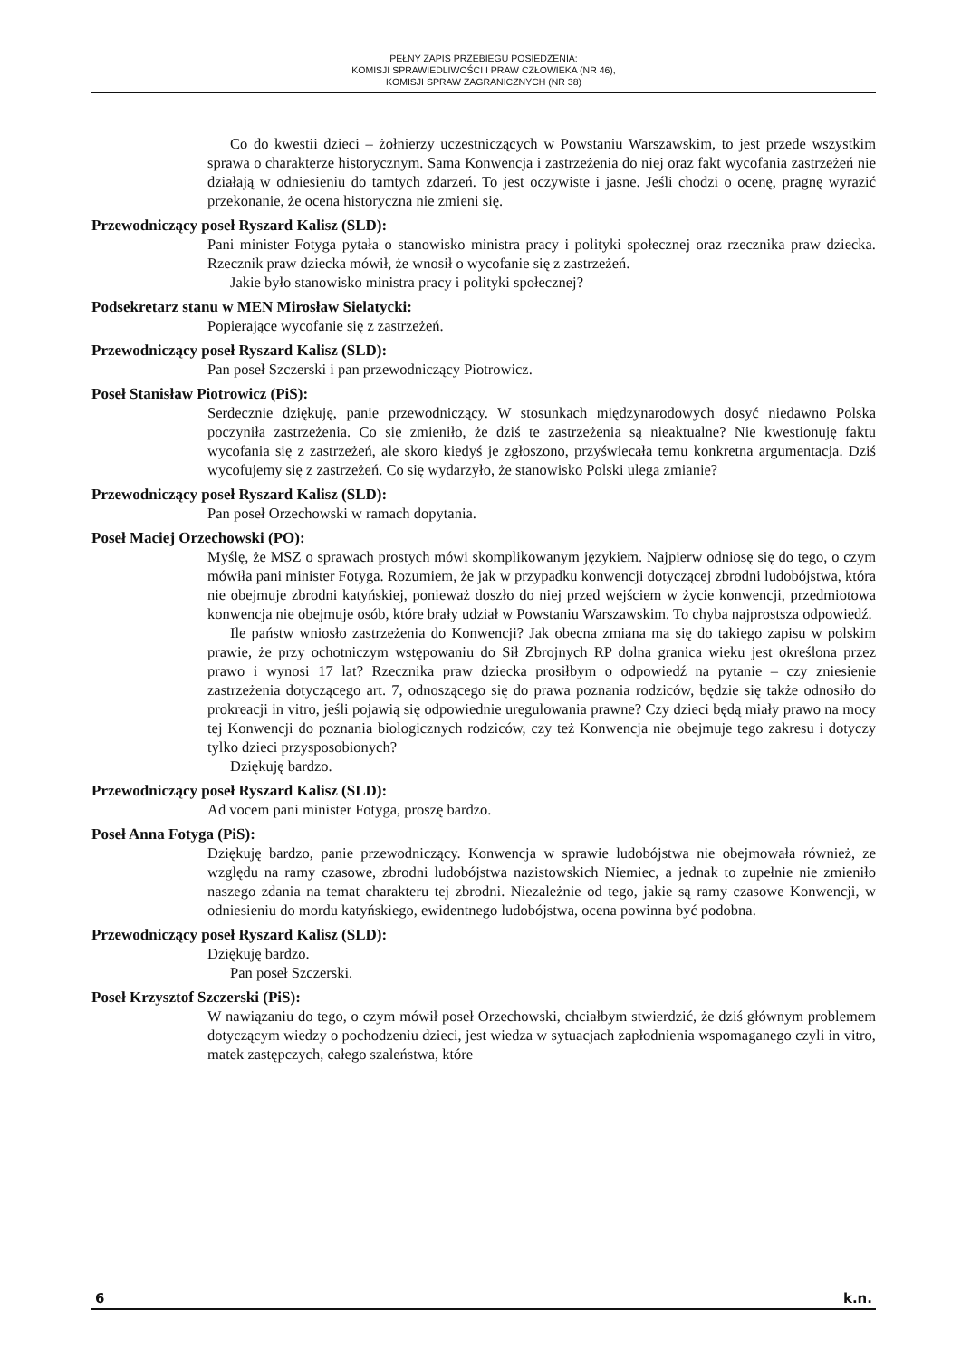PEŁNY ZAPIS PRZEBIEGU POSIEDZENIA:
KOMISJI SPRAWIEDLIWOŚCI I PRAW CZŁOWIEKA (NR 46),
KOMISJI SPRAW ZAGRANICZNYCH (NR 38)
Co do kwestii dzieci – żołnierzy uczestniczących w Powstaniu Warszawskim, to jest przede wszystkim sprawa o charakterze historycznym. Sama Konwencja i zastrzeżenia do niej oraz fakt wycofania zastrzeżeń nie działają w odniesieniu do tamtych zdarzeń. To jest oczywiste i jasne. Jeśli chodzi o ocenę, pragnę wyrazić przekonanie, że ocena historyczna nie zmieni się.
Przewodniczący poseł Ryszard Kalisz (SLD):
Pani minister Fotyga pytała o stanowisko ministra pracy i polityki społecznej oraz rzecznika praw dziecka. Rzecznik praw dziecka mówił, że wnosił o wycofanie się z zastrzeżeń.
Jakie było stanowisko ministra pracy i polityki społecznej?
Podsekretarz stanu w MEN Mirosław Sielatycki:
Popierające wycofanie się z zastrzeżeń.
Przewodniczący poseł Ryszard Kalisz (SLD):
Pan poseł Szczerski i pan przewodniczący Piotrowicz.
Poseł Stanisław Piotrowicz (PiS):
Serdecznie dziękuję, panie przewodniczący. W stosunkach międzynarodowych dosyć niedawno Polska poczyniła zastrzeżenia. Co się zmieniło, że dziś te zastrzeżenia są nieaktualne? Nie kwestionuję faktu wycofania się z zastrzeżeń, ale skoro kiedyś je zgłoszono, przyświecała temu konkretna argumentacja. Dziś wycofujemy się z zastrzeżeń. Co się wydarzyło, że stanowisko Polski ulega zmianie?
Przewodniczący poseł Ryszard Kalisz (SLD):
Pan poseł Orzechowski w ramach dopytania.
Poseł Maciej Orzechowski (PO):
Myślę, że MSZ o sprawach prostych mówi skomplikowanym językiem. Najpierw odniosę się do tego, o czym mówiła pani minister Fotyga. Rozumiem, że jak w przypadku konwencji dotyczącej zbrodni ludobójstwa, która nie obejmuje zbrodni katyńskiej, ponieważ doszło do niej przed wejściem w życie konwencji, przedmiotowa konwencja nie obejmuje osób, które brały udział w Powstaniu Warszawskim. To chyba najprostsza odpowiedź.
Ile państw wniosło zastrzeżenia do Konwencji? Jak obecna zmiana ma się do takiego zapisu w polskim prawie, że przy ochotniczym wstępowaniu do Sił Zbrojnych RP dolna granica wieku jest określona przez prawo i wynosi 17 lat? Rzecznika praw dziecka prosiłbym o odpowiedź na pytanie – czy zniesienie zastrzeżenia dotyczącego art. 7, odnoszącego się do prawa poznania rodziców, będzie się także odnosiło do prokreacji in vitro, jeśli pojawią się odpowiednie uregulowania prawne? Czy dzieci będą miały prawo na mocy tej Konwencji do poznania biologicznych rodziców, czy też Konwencja nie obejmuje tego zakresu i dotyczy tylko dzieci przysposobionych?
Dziękuję bardzo.
Przewodniczący poseł Ryszard Kalisz (SLD):
Ad vocem pani minister Fotyga, proszę bardzo.
Poseł Anna Fotyga (PiS):
Dziękuję bardzo, panie przewodniczący. Konwencja w sprawie ludobójstwa nie obejmowała również, ze względu na ramy czasowe, zbrodni ludobójstwa nazistowskich Niemiec, a jednak to zupełnie nie zmieniło naszego zdania na temat charakteru tej zbrodni. Niezależnie od tego, jakie są ramy czasowe Konwencji, w odniesieniu do mordu katyńskiego, ewidentnego ludobójstwa, ocena powinna być podobna.
Przewodniczący poseł Ryszard Kalisz (SLD):
Dziękuję bardzo.
Pan poseł Szczerski.
Poseł Krzysztof Szczerski (PiS):
W nawiązaniu do tego, o czym mówił poseł Orzechowski, chciałbym stwierdzić, że dziś głównym problemem dotyczącym wiedzy o pochodzeniu dzieci, jest wiedza w sytuacjach zapłodnienia wspomaganego czyli in vitro, matek zastępczych, całego szaleństwa, które
6 k.n.